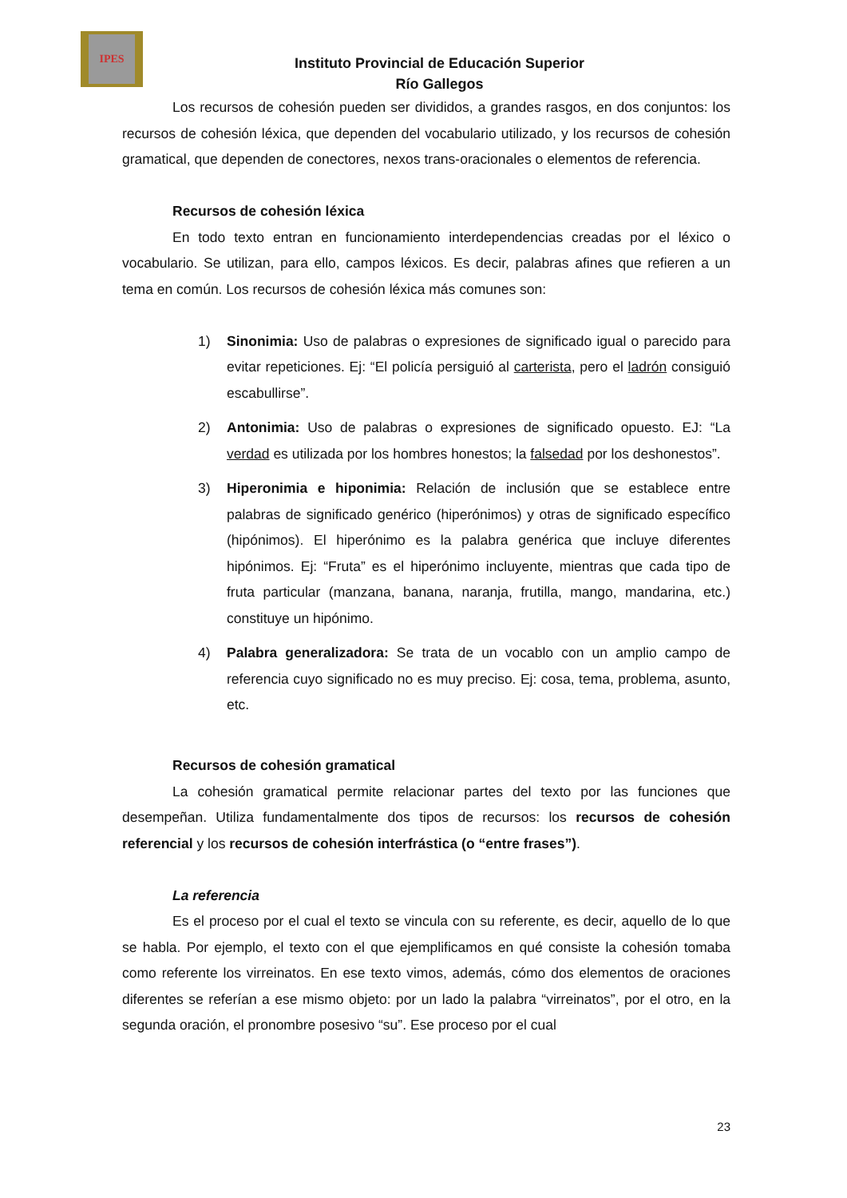IPES
Instituto Provincial de Educación Superior
Río Gallegos
Los recursos de cohesión pueden ser divididos, a grandes rasgos, en dos conjuntos: los recursos de cohesión léxica, que dependen del vocabulario utilizado, y los recursos de cohesión gramatical, que dependen de conectores, nexos trans-oracionales o elementos de referencia.
Recursos de cohesión léxica
En todo texto entran en funcionamiento interdependencias creadas por el léxico o vocabulario. Se utilizan, para ello, campos léxicos. Es decir, palabras afines que refieren a un tema en común. Los recursos de cohesión léxica más comunes son:
1) Sinonimia: Uso de palabras o expresiones de significado igual o parecido para evitar repeticiones. Ej: “El policía persiguió al carterista, pero el ladrón consiguió escabullirse”.
2) Antonimia: Uso de palabras o expresiones de significado opuesto. EJ: “La verdad es utilizada por los hombres honestos; la falsedad por los deshonestos”.
3) Hiperonimia e hiponimia: Relación de inclusión que se establece entre palabras de significado genérico (hiperónimos) y otras de significado específico (hipónimos). El hiperónimo es la palabra genérica que incluye diferentes hipónimos. Ej: “Fruta” es el hiperónimo incluyente, mientras que cada tipo de fruta particular (manzana, banana, naranja, frutilla, mango, mandarina, etc.) constituye un hipónimo.
4) Palabra generalizadora: Se trata de un vocablo con un amplio campo de referencia cuyo significado no es muy preciso. Ej: cosa, tema, problema, asunto, etc.
Recursos de cohesión gramatical
La cohesión gramatical permite relacionar partes del texto por las funciones que desempeñan. Utiliza fundamentalmente dos tipos de recursos: los recursos de cohesión referencial y los recursos de cohesión interfrástica (o “entre frases”).
La referencia
Es el proceso por el cual el texto se vincula con su referente, es decir, aquello de lo que se habla. Por ejemplo, el texto con el que ejemplificamos en qué consiste la cohesión tomaba como referente los virreinatos. En ese texto vimos, además, cómo dos elementos de oraciones diferentes se referían a ese mismo objeto: por un lado la palabra “virreinatos”, por el otro, en la segunda oración, el pronombre posesivo “su”. Ese proceso por el cual
23